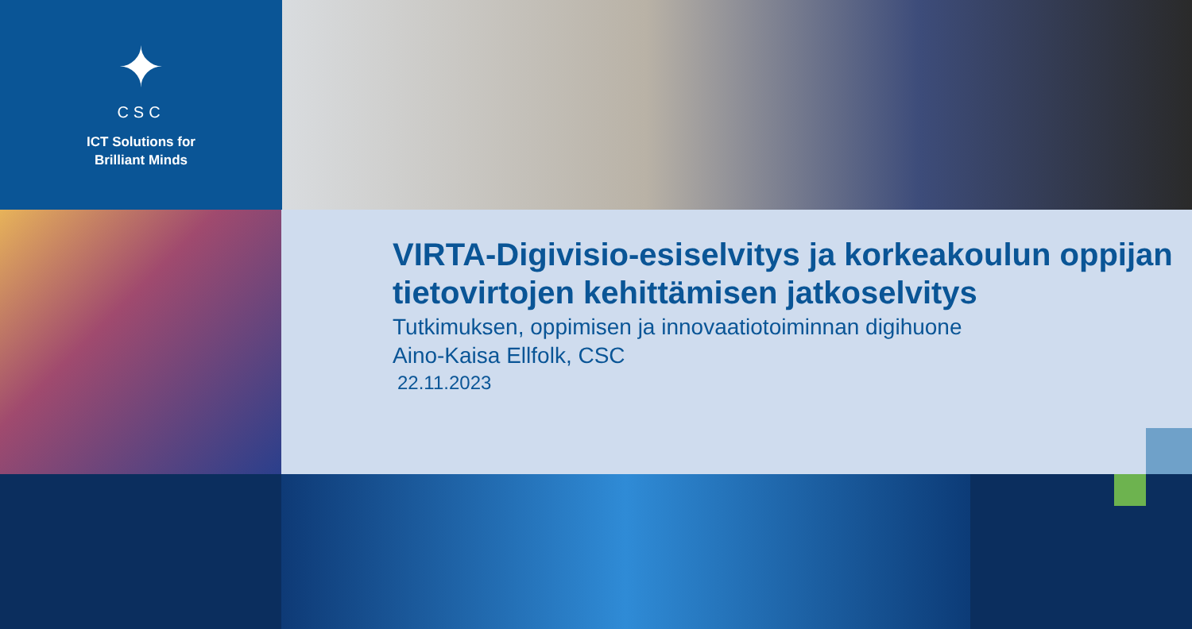✦
CSC
ICT Solutions for
Brilliant Minds
VIRTA-Digivisio-esiselvitys ja korkeakoulun oppijan tietovirtojen kehittämisen jatkoselvitys
Tutkimuksen, oppimisen ja innovaatiotoiminnan digihuone
Aino-Kaisa Ellfolk, CSC
22.11.2023